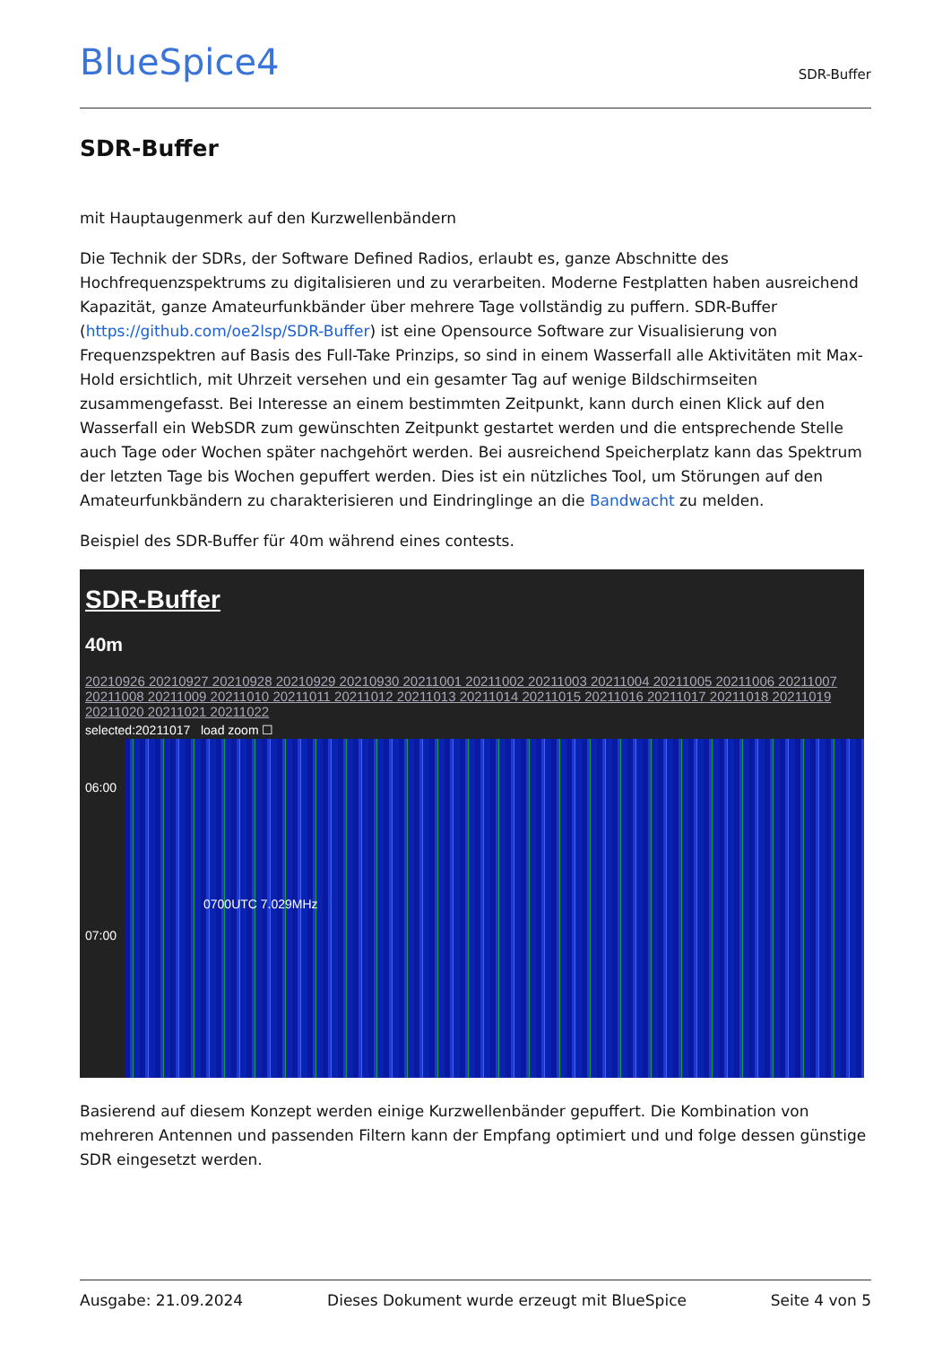BlueSpice4
SDR-Buffer
SDR-Buffer
mit Hauptaugenmerk auf den Kurzwellenbändern
Die Technik der SDRs, der Software Defined Radios, erlaubt es, ganze Abschnitte des Hochfrequenzspektrums zu digitalisieren und zu verarbeiten. Moderne Festplatten haben ausreichend Kapazität, ganze Amateurfunkbänder über mehrere Tage vollständig zu puffern. SDR-Buffer (https://github.com/oe2lsp/SDR-Buffer) ist eine Opensource Software zur Visualisierung von Frequenzspektren auf Basis des Full-Take Prinzips, so sind in einem Wasserfall alle Aktivitäten mit Max-Hold ersichtlich, mit Uhrzeit versehen und ein gesamter Tag auf wenige Bildschirmseiten zusammengefasst. Bei Interesse an einem bestimmten Zeitpunkt, kann durch einen Klick auf den Wasserfall ein WebSDR zum gewünschten Zeitpunkt gestartet werden und die entsprechende Stelle auch Tage oder Wochen später nachgehört werden. Bei ausreichend Speicherplatz kann das Spektrum der letzten Tage bis Wochen gepuffert werden. Dies ist ein nützliches Tool, um Störungen auf den Amateurfunkbändern zu charakterisieren und Eindringlinge an die Bandwacht zu melden.
Beispiel des SDR-Buffer für 40m während eines contests.
SDR-Buffer
40m
20210926 20210927 20210928 20210929 20210930 20211001 20211002 20211003 20211004 20211005 20211006 20211007 20211008 20211009 20211010 20211011 20211012 20211013 20211014 20211015 20211016 20211017 20211018 20211019 20211020 20211021 20211022
selected:20211017 load zoom ☐
06:00
07:00
0700UTC 7.029MHz
Basierend auf diesem Konzept werden einige Kurzwellenbänder gepuffert. Die Kombination von mehreren Antennen und passenden Filtern kann der Empfang optimiert und und folge dessen günstige SDR eingesetzt werden.
Ausgabe: 21.09.2024 Dieses Dokument wurde erzeugt mit BlueSpice Seite 4 von 5